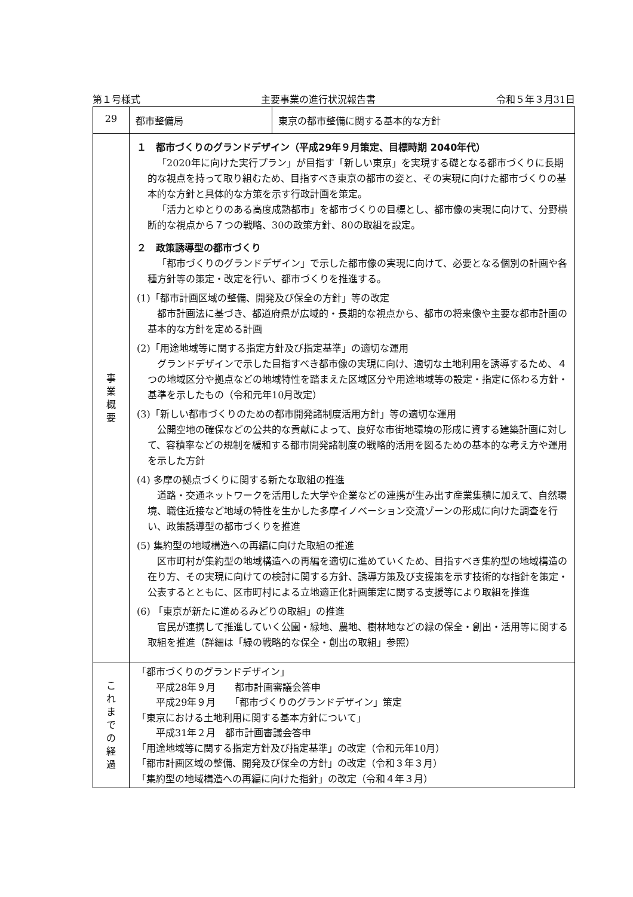第１号様式 主要事業の進行状況報告書 令和５年３月31日
| 29 | 都市整備局 | 東京の都市整備に関する基本的な方針 |
| 事 業 概 要 | １ 都市づくりのグランドデザイン（平成29年９月策定、目標時期 2040年代） 「2020年に向けた実行プラン」が目指す「新しい東京」を実現する礎となる都市づくりに長期的な視点を持って取り組むため、目指すべき東京の都市の姿と、その実現に向けた都市づくりの基本的な方針と具体的な方策を示す行政計画を策定。 「活力とゆとりのある高度成熟都市」を都市づくりの目標とし、都市像の実現に向けて、分野横断的な視点から７つの戦略、30の政策方針、80の取組を設定。 ２ 政策誘導型の都市づくり 「都市づくりのグランドデザイン」で示した都市像の実現に向けて、必要となる個別の計画や各種方針等の策定・改定を行い、都市づくりを推進する。 (1)「都市計画区域の整備、開発及び保全の方針」等の改定 都市計画法に基づき、都道府県が広域的・長期的な視点から、都市の将来像や主要な都市計画の基本的な方針を定める計画 (2)「用途地域等に関する指定方針及び指定基準」の適切な運用 グランドデザインで示した目指すべき都市像の実現に向け、適切な土地利用を誘導するため、４つの地域区分や拠点などの地域特性を踏まえた区域区分や用途地域等の設定・指定に係わる方針・基準を示したもの（令和元年10月改定） (3)「新しい都市づくりのための都市開発諸制度活用方針」等の適切な運用 公開空地の確保などの公共的な貢献によって、良好な市街地環境の形成に資する建築計画に対して、容積率などの規制を緩和する都市開発諸制度の戦略的活用を図るための基本的な考え方や運用を示した方針 (4) 多摩の拠点づくりに関する新たな取組の推進 道路・交通ネットワークを活用した大学や企業などの連携が生み出す産業集積に加えて、自然環境、職住近接など地域の特性を生かした多摩イノベーション交流ゾーンの形成に向けた調査を行い、政策誘導型の都市づくりを推進 (5) 集約型の地域構造への再編に向けた取組の推進 区市町村が集約型の地域構造への再編を適切に進めていくため、目指すべき集約型の地域構造の在り方、その実現に向けての検討に関する方針、誘導方策及び支援策を示す技術的な指針を策定・公表するとともに、区市町村による立地適正化計画策定に関する支援等により取組を推進 (6) 「東京が新たに進めるみどりの取組」の推進 官民が連携して推進していく公園・緑地、農地、樹林地などの緑の保全・創出・活用等に関する取組を推進（詳細は「緑の戦略的な保全・創出の取組」参照） | |
| こ れ ま で の 経 過 | 「都市づくりのグランドデザイン」 平成28年９月 都市計画審議会答申 平成29年９月 「都市づくりのグランドデザイン」策定 「東京における土地利用に関する基本方針について」 平成31年２月 都市計画審議会答申 「用途地域等に関する指定方針及び指定基準」の改定（令和元年10月） 「都市計画区域の整備、開発及び保全の方針」の改定（令和３年３月） 「集約型の地域構造への再編に向けた指針」の改定（令和４年３月） | |